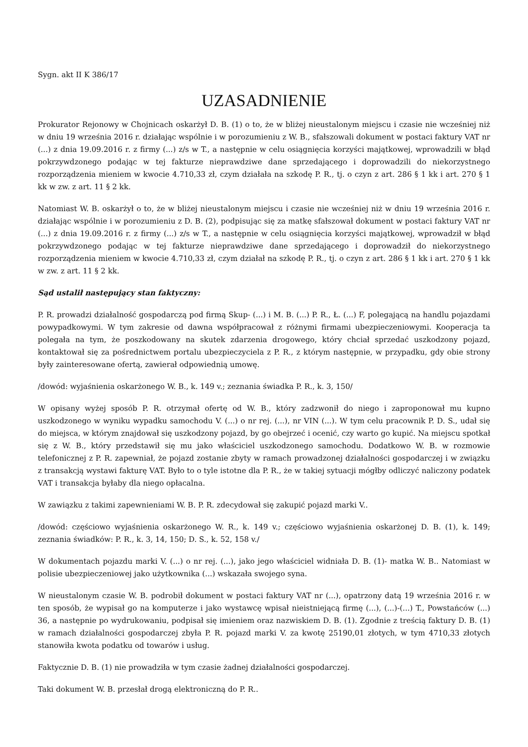Sygn. akt II K 386/17
UZASADNIENIE
Prokurator Rejonowy w Chojnicach oskarżył D. B. (1) o to, że w bliżej nieustalonym miejscu i czasie nie wcześniej niż w dniu 19 września 2016 r. działając wspólnie i w porozumieniu z W. B., sfałszowali dokument w postaci faktury VAT nr (...) z dnia 19.09.2016 r. z firmy (...) z/s w T., a następnie w celu osiągnięcia korzyści majątkowej, wprowadzili w błąd pokrzywdzonego podając w tej fakturze nieprawdziwe dane sprzedającego i doprowadzili do niekorzystnego rozporządzenia mieniem w kwocie 4.710,33 zł, czym działała na szkodę P. R., tj. o czyn z art. 286 § 1 kk i art. 270 § 1 kk w zw. z art. 11 § 2 kk.
Natomiast W. B. oskarżył o to, że w bliżej nieustalonym miejscu i czasie nie wcześniej niż w dniu 19 września 2016 r. działając wspólnie i w porozumieniu z D. B. (2), podpisując się za matkę sfałszował dokument w postaci faktury VAT nr (...) z dnia 19.09.2016 r. z firmy (...) z/s w T., a następnie w celu osiągnięcia korzyści majątkowej, wprowadził w błąd pokrzywdzonego podając w tej fakturze nieprawdziwe dane sprzedającego i doprowadził do niekorzystnego rozporządzenia mieniem w kwocie 4.710,33 zł, czym działał na szkodę P. R., tj. o czyn z art. 286 § 1 kk i art. 270 § 1 kk w zw. z art. 11 § 2 kk.
Sąd ustalił następujący stan faktyczny:
P. R. prowadzi działalność gospodarczą pod firmą Skup- (...) i M. B. (...) P. R., Ł. (...) F, polegającą na handlu pojazdami powypadkowymi. W tym zakresie od dawna współpracował z różnymi firmami ubezpieczeniowymi. Kooperacja ta polegała na tym, że poszkodowany na skutek zdarzenia drogowego, który chciał sprzedać uszkodzony pojazd, kontaktował się za pośrednictwem portalu ubezpieczyciela z P. R., z którym następnie, w przypadku, gdy obie strony były zainteresowane ofertą, zawierał odpowiednią umowę.
/dowód: wyjaśnienia oskarżonego W. B., k. 149 v.; zeznania świadka P. R., k. 3, 150/
W opisany wyżej sposób P. R. otrzymał ofertę od W. B., który zadzwonił do niego i zaproponował mu kupno uszkodzonego w wyniku wypadku samochodu V. (...) o nr rej. (...), nr VIN (...). W tym celu pracownik P. D. S., udał się do miejsca, w którym znajdował się uszkodzony pojazd, by go obejrzeć i ocenić, czy warto go kupić. Na miejscu spotkał się z W. B., który przedstawił się mu jako właściciel uszkodzonego samochodu. Dodatkowo W. B. w rozmowie telefonicznej z P. R. zapewniał, że pojazd zostanie zbyty w ramach prowadzonej działalności gospodarczej i w związku z transakcją wystawi fakturę VAT. Było to o tyle istotne dla P. R., że w takiej sytuacji mógłby odliczyć naliczony podatek VAT i transakcja byłaby dla niego opłacalna.
W zawiązku z takimi zapewnieniami W. B. P. R. zdecydował się zakupić pojazd marki V..
/dowód: częściowo wyjaśnienia oskarżonego W. R., k. 149 v.; częściowo wyjaśnienia oskarżonej D. B. (1), k. 149; zeznania świadków: P. R., k. 3, 14, 150; D. S., k. 52, 158 v./
W dokumentach pojazdu marki V. (...) o nr rej. (...), jako jego właściciel widniała D. B. (1)- matka W. B.. Natomiast w polisie ubezpieczeniowej jako użytkownika (...) wskazała swojego syna.
W nieustalonym czasie W. B. podrobił dokument w postaci faktury VAT nr (...), opatrzony datą 19 września 2016 r. w ten sposób, że wypisał go na komputerze i jako wystawcę wpisał nieistniejącą firmę (...), (...)-(...) T., Powstańców (...) 36, a następnie po wydrukowaniu, podpisał się imieniem oraz nazwiskiem D. B. (1). Zgodnie z treścią faktury D. B. (1) w ramach działalności gospodarczej zbyła P. R. pojazd marki V. za kwotę 25190,01 złotych, w tym 4710,33 złotych stanowiła kwota podatku od towarów i usług.
Faktycznie D. B. (1) nie prowadziła w tym czasie żadnej działalności gospodarczej.
Taki dokument W. B. przesłał drogą elektroniczną do P. R..